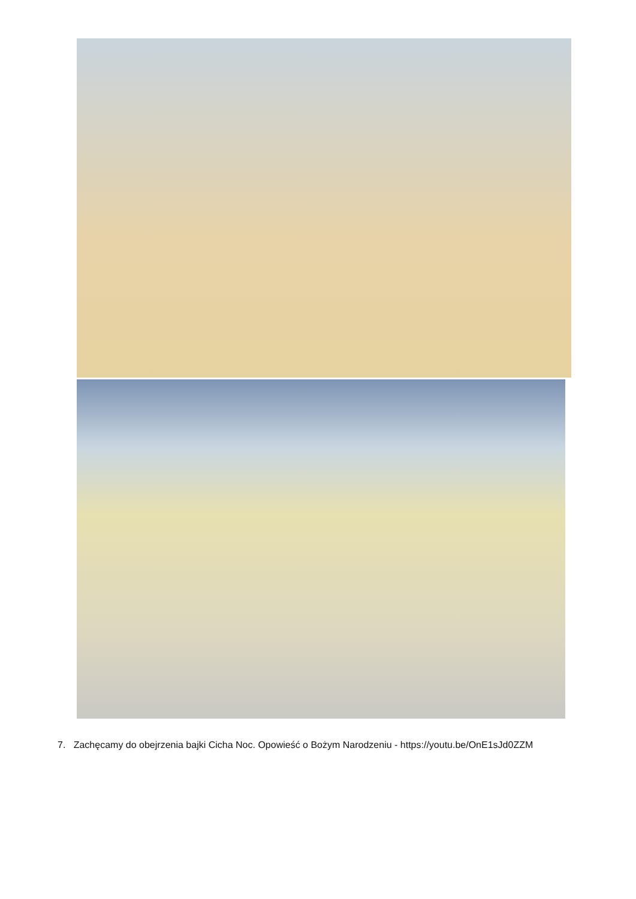7. Zachęcamy do obejrzenia bajki Cicha Noc. Opowieść o Bożym Narodzeniu - https://youtu.be/OnE1sJd0ZZM